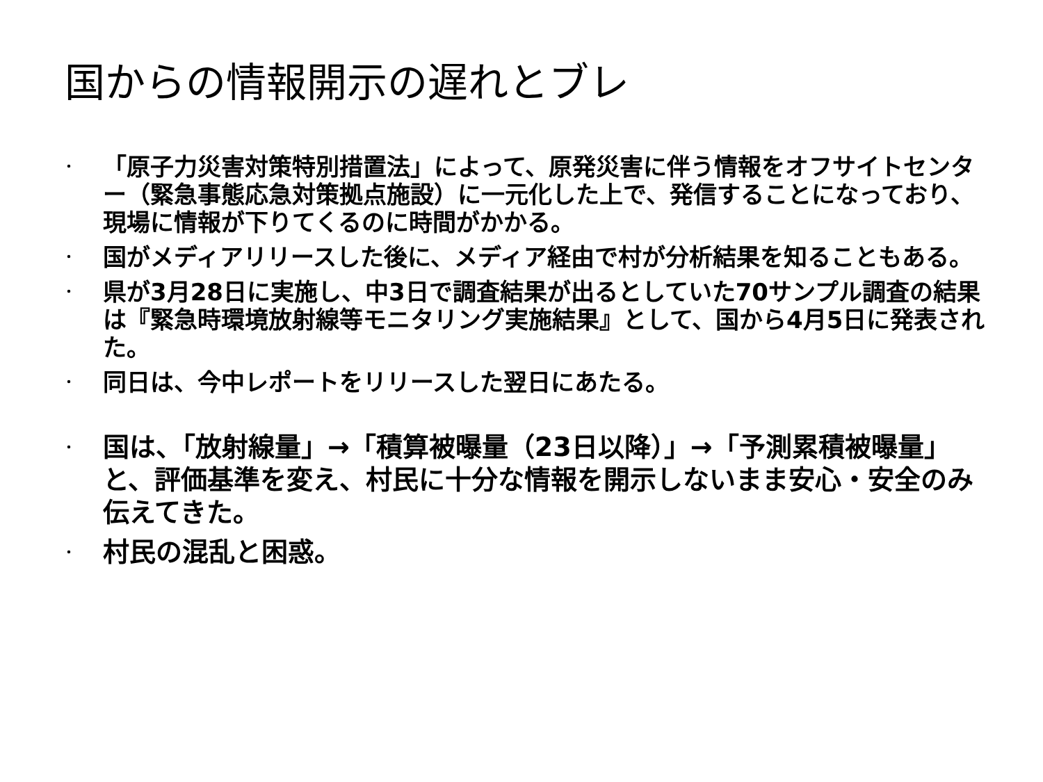国からの情報開示の遅れとブレ
・ 「原子力災害対策特別措置法」によって、原発災害に伴う情報をオフサイトセンター（緊急事態応急対策拠点施設）に一元化した上で、発信することになっており、現場に情報が下りてくるのに時間がかかる。
・ 国がメディアリリースした後に、メディア経由で村が分析結果を知ることもある。
・ 県が3月28日に実施し、中3日で調査結果が出るとしていた70サンプル調査の結果は『緊急時環境放射線等モニタリング実施結果』として、国から4月5日に発表された。
・ 同日は、今中レポートをリリースした翌日にあたる。
・ 国は、「放射線量」→「積算被曝量（23日以降）」→「予測累積被曝量」と、評価基準を変え、村民に十分な情報を開示しないまま安心・安全のみ伝えてきた。
・ 村民の混乱と困惑。